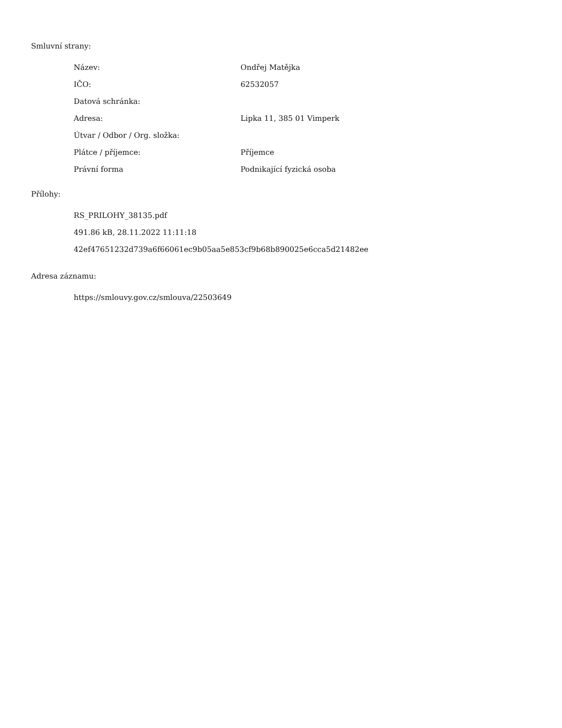Smluvní strany:
| Název: | Ondřej Matějka |
| IČO: | 62532057 |
| Datová schránka: | |
| Adresa: | Lipka 11, 385 01 Vimperk |
| Útvar / Odbor / Org. složka: | |
| Plátce / příjemce: | Příjemce |
| Právní forma | Podnikající fyzická osoba |
Přílohy:
RS_PRILOHY_38135.pdf
491.86 kB, 28.11.2022 11:11:18
42ef47651232d739a6f66061ec9b05aa5e853cf9b68b890025e6cca5d21482ee
Adresa záznamu:
https://smlouvy.gov.cz/smlouva/22503649